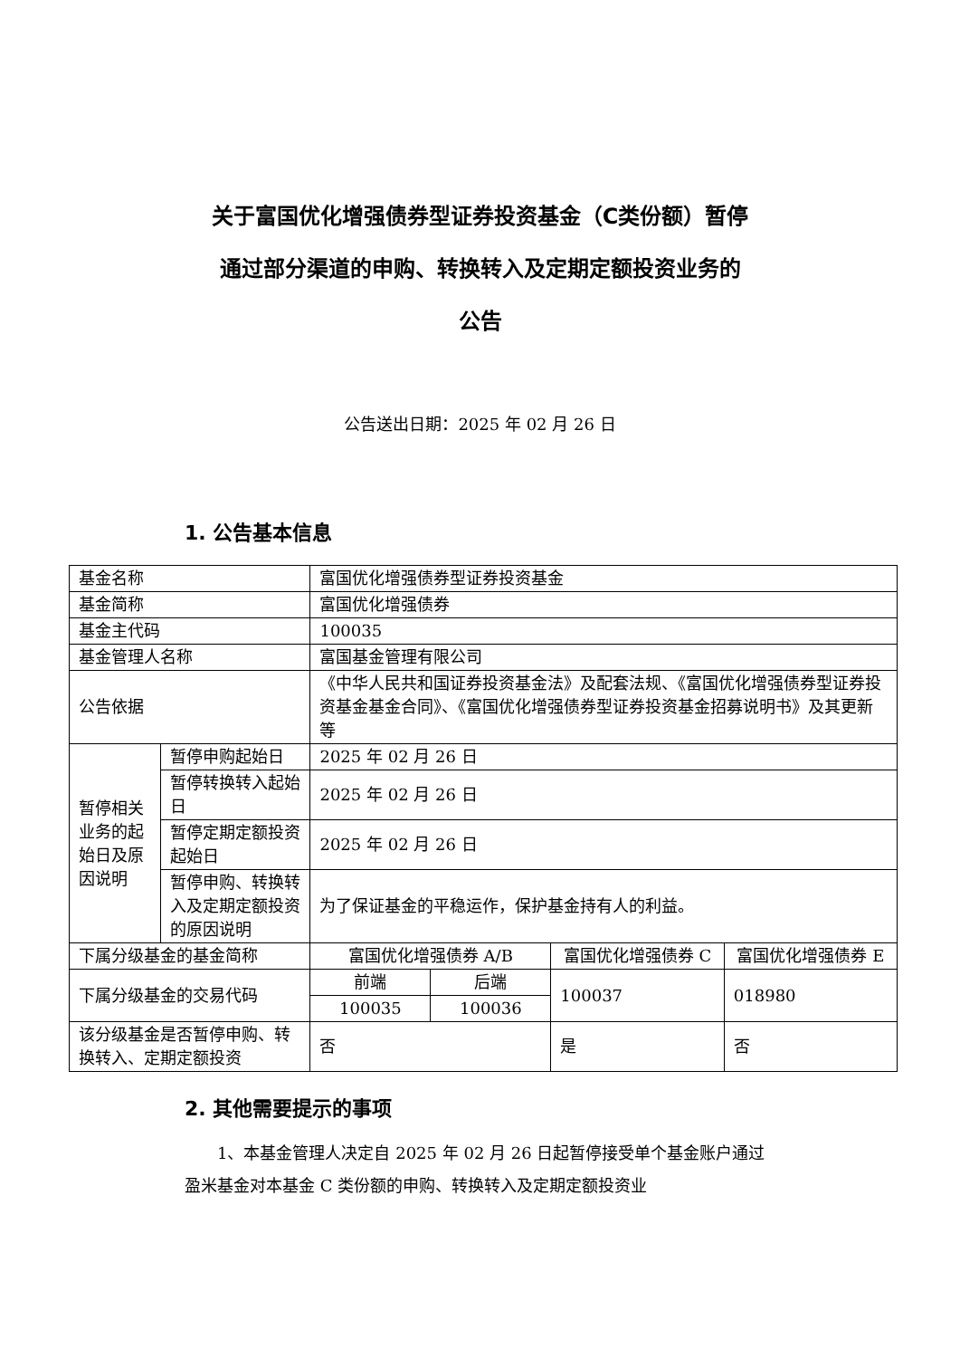关于富国优化增强债券型证券投资基金（C类份额）暂停
通过部分渠道的申购、转换转入及定期定额投资业务的
公告
公告送出日期：2025 年 02 月 26 日
1. 公告基本信息
| 基金名称 | | 富国优化增强债券型证券投资基金 | | | |
| 基金简称 | | 富国优化增强债券 | | | |
| 基金主代码 | | 100035 | | | |
| 基金管理人名称 | | 富国基金管理有限公司 | | | |
| 公告依据 | | 《中华人民共和国证券投资基金法》及配套法规、《富国优化增强债券型证券投资基金基金合同》、《富国优化增强债券型证券投资基金招募说明书》及其更新等 | | | |
| 暂停相关业务的起始日及原因说明 | 暂停申购起始日 | 2025 年 02 月 26 日 | | | |
| | 暂停转换转入起始日 | 2025 年 02 月 26 日 | | | |
| | 暂停定期定额投资起始日 | 2025 年 02 月 26 日 | | | |
| | 暂停申购、转换转入及定期定额投资的原因说明 | 为了保证基金的平稳运作，保护基金持有人的利益。 | | | |
| 下属分级基金的基金简称 | | 富国优化增强债券 A/B | | 富国优化增强债券 C | 富国优化增强债券 E |
| 下属分级基金的交易代码 | | 前端 | 后端 | 100037 | 018980 |
| | | 100035 | 100036 | | |
| 该分级基金是否暂停申购、转换转入、定期定额投资 | | 否 | | 是 | 否 |
2. 其他需要提示的事项
1、本基金管理人决定自 2025 年 02 月 26 日起暂停接受单个基金账户通过盈米基金对本基金 C 类份额的申购、转换转入及定期定额投资业